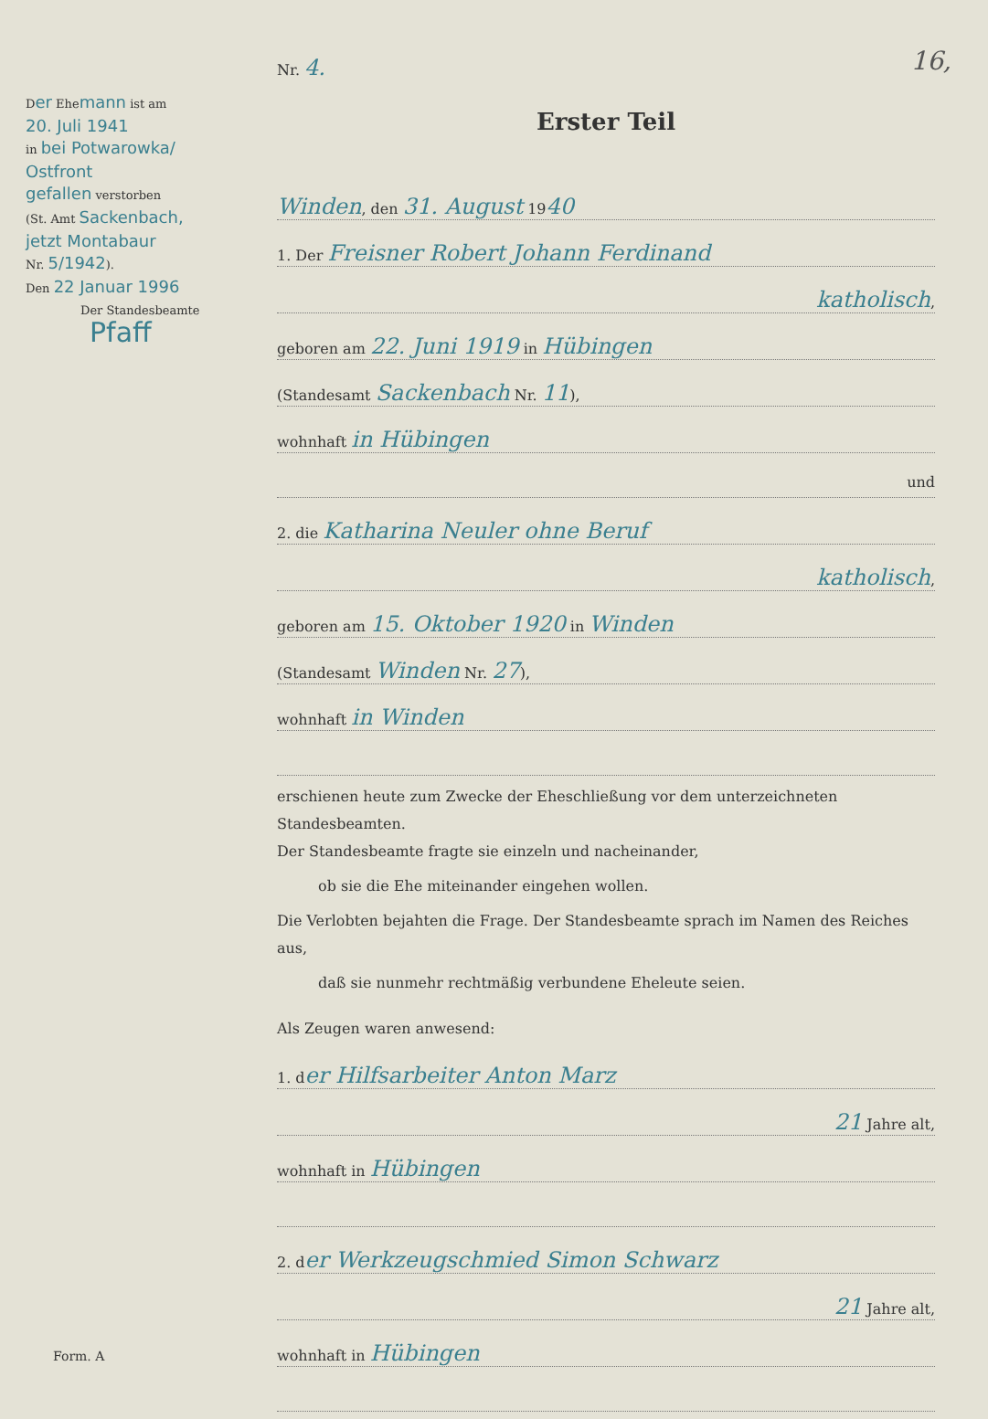16,
Der Ehemann ist am
20. Juli 1941
in bei Potwarowka/
Ostfront
gefallen verstorben
(St. Amt Sackenbach,
jetzt Montabaur
Nr. 5/1942).
Den 22 Januar 1996
Der Standesbeamte
Pfaff
Nr. 4.
Erster Teil
Winden, den 31. August 1940
1. Der Freisner Robert Johann Ferdinand
katholisch,
geboren am 22. Juni 1919 in Hübingen
(Standesamt Sackenbach Nr. 11),
wohnhaft in Hübingen
und
2. die Katharina Neuler ohne Beruf
katholisch,
geboren am 15. Oktober 1920 in Winden
(Standesamt Winden Nr. 27),
wohnhaft in Winden
erschienen heute zum Zwecke der Eheschließung vor dem unterzeichneten Standesbeamten.
Der Standesbeamte fragte sie einzeln und nacheinander,
ob sie die Ehe miteinander eingehen wollen.
Die Verlobten bejahten die Frage. Der Standesbeamte sprach im Namen des Reiches aus,
daß sie nunmehr rechtmäßig verbundene Eheleute seien.
Als Zeugen waren anwesend:
1. der Hilfsarbeiter Anton Marz
21 Jahre alt,
wohnhaft in Hübingen
2. der Werkzeugschmied Simon Schwarz
21 Jahre alt,
wohnhaft in Hübingen
Form. A